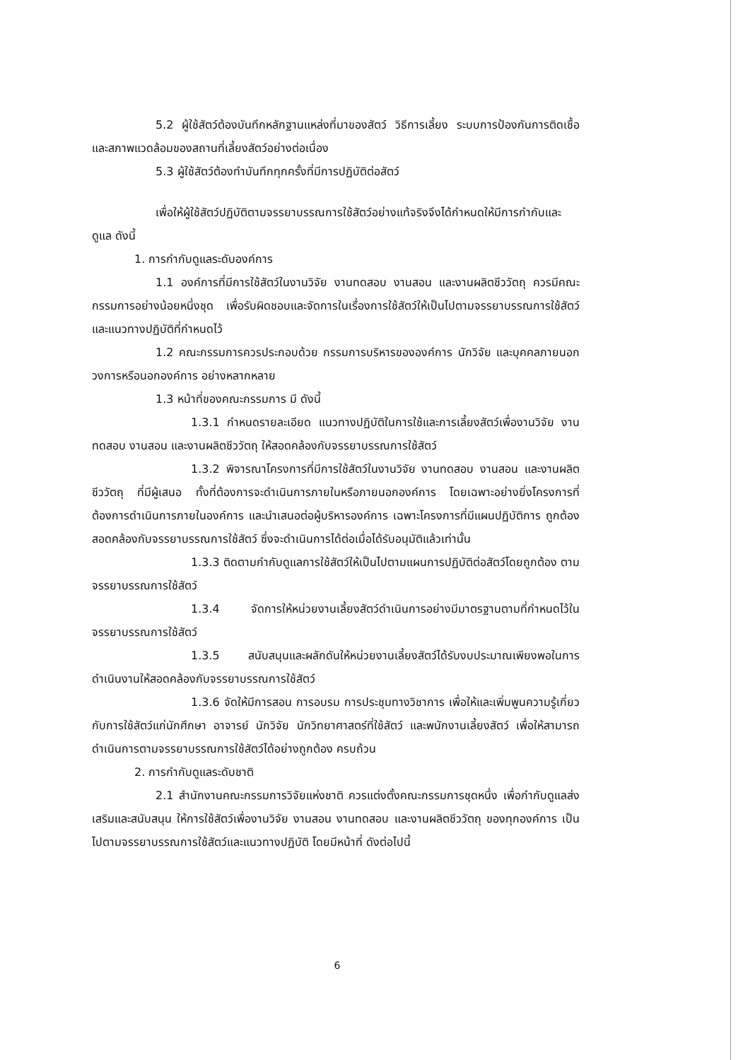5.2 ผู้ใช้สัตว์ต้องบันทึกหลักฐานแหล่งที่มาของสัตว์ วิธีการเลี้ยง ระบบการป้องกันการติดเชื้อ และสภาพแวดล้อมของสถานที่เลี้ยงสัตว์อย่างต่อเนื่อง
5.3 ผู้ใช้สัตว์ต้องทำบันทึกทุกครั้งที่มีการปฏิบัติต่อสัตว์
เพื่อให้ผู้ใช้สัตว์ปฏิบัติตามจรรยาบรรณการใช้สัตว์อย่างแท้จริงจึงได้กำหนดให้มีการกำกับและดูแล ดังนี้
1. การกำกับดูแลระดับองค์การ
1.1 องค์การที่มีการใช้สัตว์ในงานวิจัย งานทดสอบ งานสอน และงานผลิตชีววัตถุ ควรมีคณะกรรมการอย่างน้อยหนึ่งชุด เพื่อรับผิดชอบและจัดการในเรื่องการใช้สัตว์ให้เป็นไปตามจรรยาบรรณการใช้สัตว์และแนวทางปฏิบัติที่กำหนดไว้
1.2 คณะกรรมการควรประกอบด้วย กรรมการบริหารขององค์การ นักวิจัย และบุคคลภายนอกวงการหรือนอกองค์การ อย่างหลากหลาย
1.3 หน้าที่ของคณะกรรมการ มี ดังนี้
1.3.1 กำหนดรายละเอียด แนวทางปฏิบัติในการใช้และการเลี้ยงสัตว์เพื่องานวิจัย งานทดสอบ งานสอน และงานผลิตชีววัตถุ ให้สอดคล้องกับจรรยาบรรณการใช้สัตว์
1.3.2 พิจารณาโครงการที่มีการใช้สัตว์ในงานวิจัย งานทดสอบ งานสอน และงานผลิตชีววัตถุ ที่มีผู้เสนอ ทั้งที่ต้องการจะดำเนินการภายในหรือภายนอกองค์การ โดยเฉพาะอย่างยิ่งโครงการที่ต้องการดำเนินการภายในองค์การ และนำเสนอต่อผู้บริหารองค์การ เฉพาะโครงการที่มีแผนปฏิบัติการ ถูกต้องสอดคล้องกับจรรยาบรรณการใช้สัตว์ ซึ่งจะดำเนินการได้ต่อเมื่อได้รับอนุมัติแล้วเท่านั้น
1.3.3 ติดตามกำกับดูแลการใช้สัตว์ให้เป็นไปตามแผนการปฏิบัติต่อสัตว์โดยถูกต้อง ตามจรรยาบรรณการใช้สัตว์
1.3.4 จัดการให้หน่วยงานเลี้ยงสัตว์ดำเนินการอย่างมีมาตรฐานตามที่กำหนดไว้ในจรรยาบรรณการใช้สัตว์
1.3.5 สนับสนุนและผลักดันให้หน่วยงานเลี้ยงสัตว์ได้รับงบประมาณเพียงพอในการดำเนินงานให้สอดคล้องกับจรรยาบรรณการใช้สัตว์
1.3.6 จัดให้มีการสอน การอบรม การประชุมทางวิชาการ เพื่อให้และเพิ่มพูนความรู้เกี่ยวกับการใช้สัตว์แก่นักศึกษา อาจารย์ นักวิจัย นักวิทยาศาสตร์ที่ใช้สัตว์ และพนักงานเลี้ยงสัตว์ เพื่อให้สามารถดำเนินการตามจรรยาบรรณการใช้สัตว์ได้อย่างถูกต้อง ครบถ้วน
2. การกำกับดูแลระดับชาติ
2.1 สำนักงานคณะกรรมการวิจัยแห่งชาติ ควรแต่งตั้งคณะกรรมการชุดหนึ่ง เพื่อกำกับดูแลส่งเสริมและสนับสนุน ให้การใช้สัตว์เพื่องานวิจัย งานสอน งานทดสอบ และงานผลิตชีววัตถุ ของทุกองค์การ เป็นไปตามจรรยาบรรณการใช้สัตว์และแนวทางปฏิบัติ โดยมีหน้าที่ ดังต่อไปนี้
6